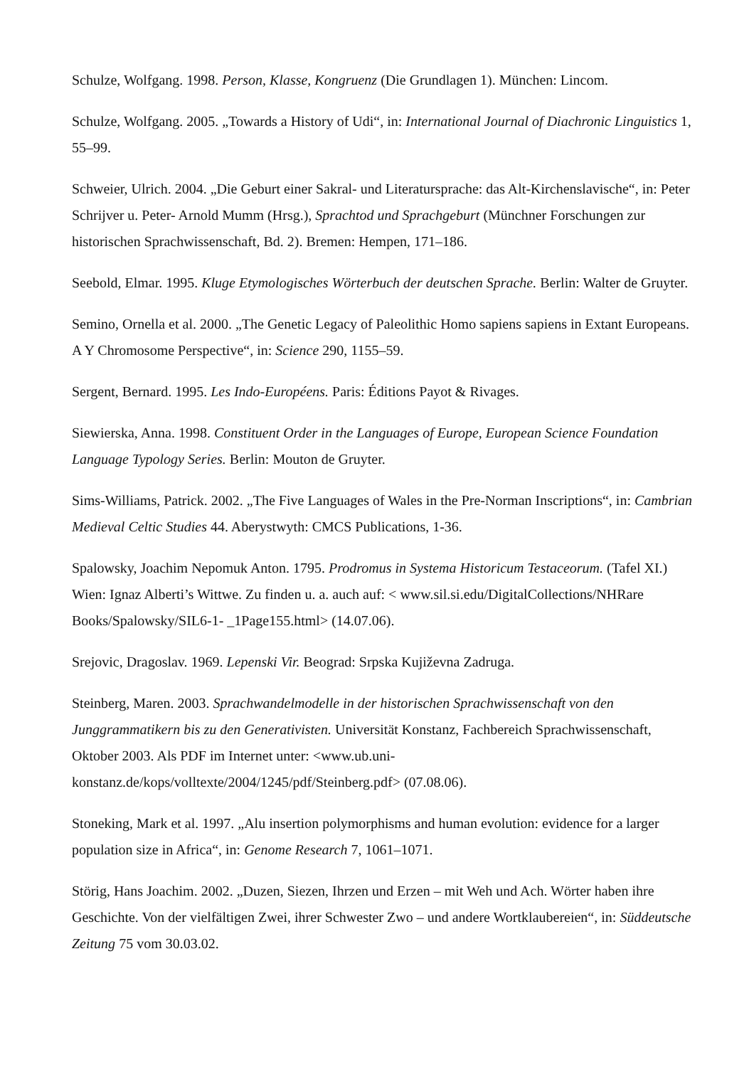Schulze, Wolfgang. 1998. Person, Klasse, Kongruenz (Die Grundlagen 1). München: Lincom.
Schulze, Wolfgang. 2005. „Towards a History of Udi“, in: International Journal of Diachronic Linguistics 1, 55–99.
Schweier, Ulrich. 2004. „Die Geburt einer Sakral- und Literatursprache: das Alt-Kirchenslavische“, in: Peter Schrijver u. Peter- Arnold Mumm (Hrsg.), Sprachtod und Sprachgeburt (Münchner Forschungen zur historischen Sprachwissenschaft, Bd. 2). Bremen: Hempen, 171–186.
Seebold, Elmar. 1995. Kluge Etymologisches Wörterbuch der deutschen Sprache. Berlin: Walter de Gruyter.
Semino, Ornella et al. 2000. „The Genetic Legacy of Paleolithic Homo sapiens sapiens in Extant Europeans. A Y Chromosome Perspective“, in: Science 290, 1155–59.
Sergent, Bernard. 1995. Les Indo-Européens. Paris: Éditions Payot & Rivages.
Siewierska, Anna. 1998. Constituent Order in the Languages of Europe, European Science Foundation Language Typology Series. Berlin: Mouton de Gruyter.
Sims-Williams, Patrick. 2002. „The Five Languages of Wales in the Pre-Norman Inscriptions“, in: Cambrian Medieval Celtic Studies 44. Aberystwyth: CMCS Publications, 1-36.
Spalowsky, Joachim Nepomuk Anton. 1795. Prodromus in Systema Historicum Testaceorum. (Tafel XI.) Wien: Ignaz Alberti’s Wittwe. Zu finden u. a. auch auf: < www.sil.si.edu/DigitalCollections/NHRare Books/Spalowsky/SIL6-1- _1Page155.html> (14.07.06).
Srejovic, Dragoslav. 1969. Lepenski Vir. Beograd: Srpska Kujiževna Zadruga.
Steinberg, Maren. 2003. Sprachwandelmodelle in der historischen Sprachwissenschaft von den Junggrammatikern bis zu den Generativisten. Universität Konstanz, Fachbereich Sprachwissenschaft, Oktober 2003. Als PDF im Internet unter: <www.ub.uni-
konstanz.de/kops/volltexte/2004/1245/pdf/Steinberg.pdf> (07.08.06).
Stoneking, Mark et al. 1997. „Alu insertion polymorphisms and human evolution: evidence for a larger population size in Africa“, in: Genome Research 7, 1061–1071.
Störig, Hans Joachim. 2002. „Duzen, Siezen, Ihrzen und Erzen – mit Weh und Ach. Wörter haben ihre Geschichte. Von der vielfältigen Zwei, ihrer Schwester Zwo – und andere Wortklaubereien“, in: Süddeutsche Zeitung 75 vom 30.03.02.